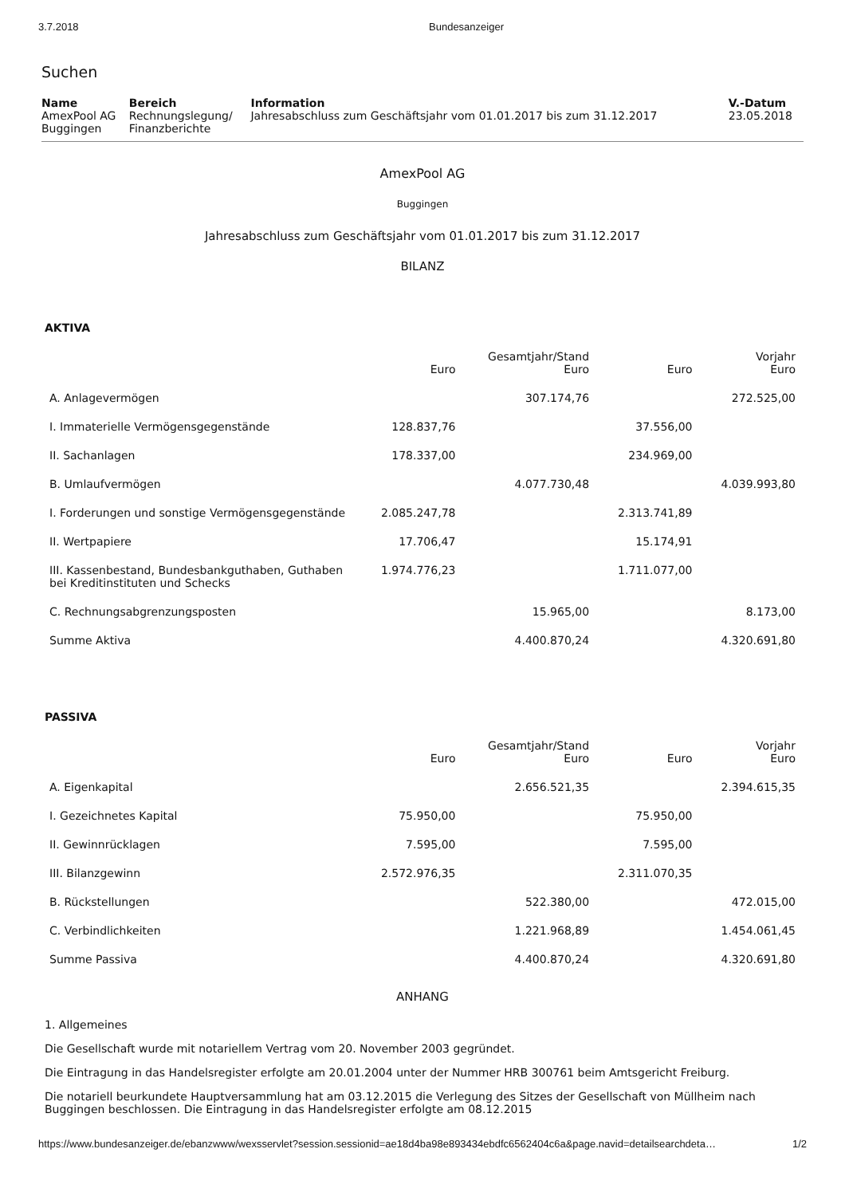3.7.2018 Bundesanzeiger
Suchen
| Name | Bereich | Information | V.-Datum |
| --- | --- | --- | --- |
| AmexPool AG Buggingen | Rechnungslegung/ Finanzberichte | Jahresabschluss zum Geschäftsjahr vom 01.01.2017 bis zum 31.12.2017 | 23.05.2018 |
AmexPool AG
Buggingen
Jahresabschluss zum Geschäftsjahr vom 01.01.2017 bis zum 31.12.2017
BILANZ
AKTIVA
| | Euro | Gesamtjahr/Stand Euro | Euro | Vorjahr Euro |
| --- | --- | --- | --- | --- |
| A. Anlagevermögen | | 307.174,76 | | 272.525,00 |
| I. Immaterielle Vermögensgegenstände | 128.837,76 | | 37.556,00 | |
| II. Sachanlagen | 178.337,00 | | 234.969,00 | |
| B. Umlaufvermögen | | 4.077.730,48 | | 4.039.993,80 |
| I. Forderungen und sonstige Vermögensgegenstände | 2.085.247,78 | | 2.313.741,89 | |
| II. Wertpapiere | 17.706,47 | | 15.174,91 | |
| III. Kassenbestand, Bundesbankguthaben, Guthaben bei Kreditinstituten und Schecks | 1.974.776,23 | | 1.711.077,00 | |
| C. Rechnungsabgrenzungsposten | | 15.965,00 | | 8.173,00 |
| Summe Aktiva | | 4.400.870,24 | | 4.320.691,80 |
PASSIVA
| | Euro | Gesamtjahr/Stand Euro | Euro | Vorjahr Euro |
| --- | --- | --- | --- | --- |
| A. Eigenkapital | | 2.656.521,35 | | 2.394.615,35 |
| I. Gezeichnetes Kapital | 75.950,00 | | 75.950,00 | |
| II. Gewinnrücklagen | 7.595,00 | | 7.595,00 | |
| III. Bilanzgewinn | 2.572.976,35 | | 2.311.070,35 | |
| B. Rückstellungen | | 522.380,00 | | 472.015,00 |
| C. Verbindlichkeiten | | 1.221.968,89 | | 1.454.061,45 |
| Summe Passiva | | 4.400.870,24 | | 4.320.691,80 |
ANHANG
1. Allgemeines
Die Gesellschaft wurde mit notariellem Vertrag vom 20. November 2003 gegründet.
Die Eintragung in das Handelsregister erfolgte am 20.01.2004 unter der Nummer HRB 300761 beim Amtsgericht Freiburg.
Die notariell beurkundete Hauptversammlung hat am 03.12.2015 die Verlegung des Sitzes der Gesellschaft von Müllheim nach Buggingen beschlossen. Die Eintragung in das Handelsregister erfolgte am 08.12.2015
https://www.bundesanzeiger.de/ebanzwww/wexsservlet?session.sessionid=ae18d4ba98e893434ebdfc6562404c6a&page.navid=detailsearchdeta… 1/2